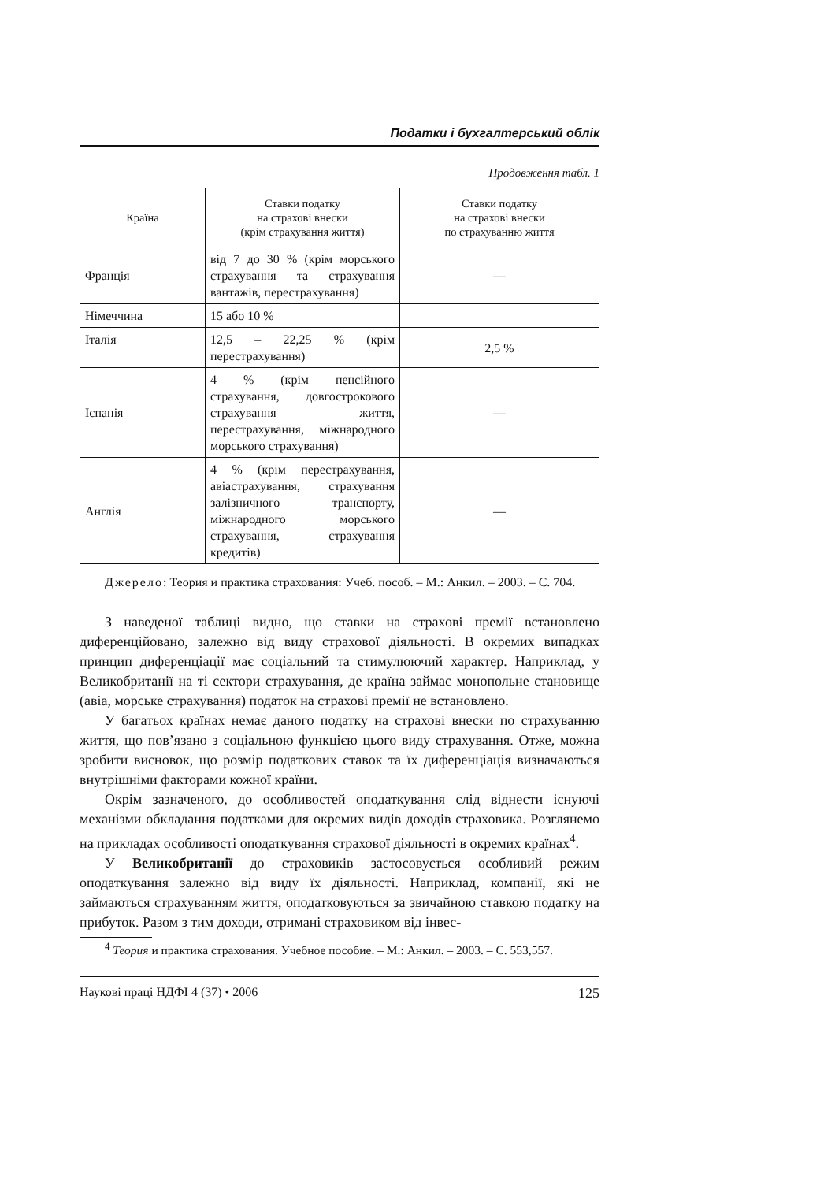Податки і бухгалтерський облік
Продовження табл. 1
| Країна | Ставки податку на страхові внески (крім страхування життя) | Ставки податку на страхові внески по страхуванню життя |
| --- | --- | --- |
| Франція | від 7 до 30 % (крім морського страхування та страхування вантажів, перестрахування) | — |
| Німеччина | 15 або 10 % | |
| Італія | 12,5 – 22,25 % (крім перестрахування) | 2,5 % |
| Іспанія | 4 % (крім пенсійного страхування, довгострокового страхування життя, перестрахування, міжнародного морського страхування) | — |
| Англія | 4 % (крім перестрахування, авіастрахування, страхування залізничного транспорту, міжнародного морського страхування, страхування кредитів) | — |
Джерело: Теория и практика страхования: Учеб. пособ. – М.: Анкил. – 2003. – С. 704.
З наведеної таблиці видно, що ставки на страхові премії встановлено диференційовано, залежно від виду страхової діяльності. В окремих випадках принцип диференціації має соціальний та стимулюючий характер. Наприклад, у Великобританії на ті сектори страхування, де країна займає монопольне становище (авіа, морське страхування) податок на страхові премії не встановлено.
У багатьох країнах немає даного податку на страхові внески по страхуванню життя, що пов’язано з соціальною функцією цього виду страхування. Отже, можна зробити висновок, що розмір податкових ставок та їх диференціація визначаються внутрішніми факторами кожної країни.
Окрім зазначеного, до особливостей оподаткування слід віднести існуючі механізми обкладання податками для окремих видів доходів страховика. Розглянемо на прикладах особливості оподаткування страхової діяльності в окремих країнах<sup>4</sup>.
У Великобританії до страховиків застосовується особливий режим оподаткування залежно від виду їх діяльності. Наприклад, компанії, які не займаються страхуванням життя, оподатковуються за звичайною ставкою податку на прибуток. Разом з тим доходи, отримані страховиком від інвес-
<sup>4</sup> Теория и практика страхования. Учебное пособие. – М.: Анкил. – 2003. – С. 553,557.
Наукові праці НДФІ 4 (37) • 2006 125